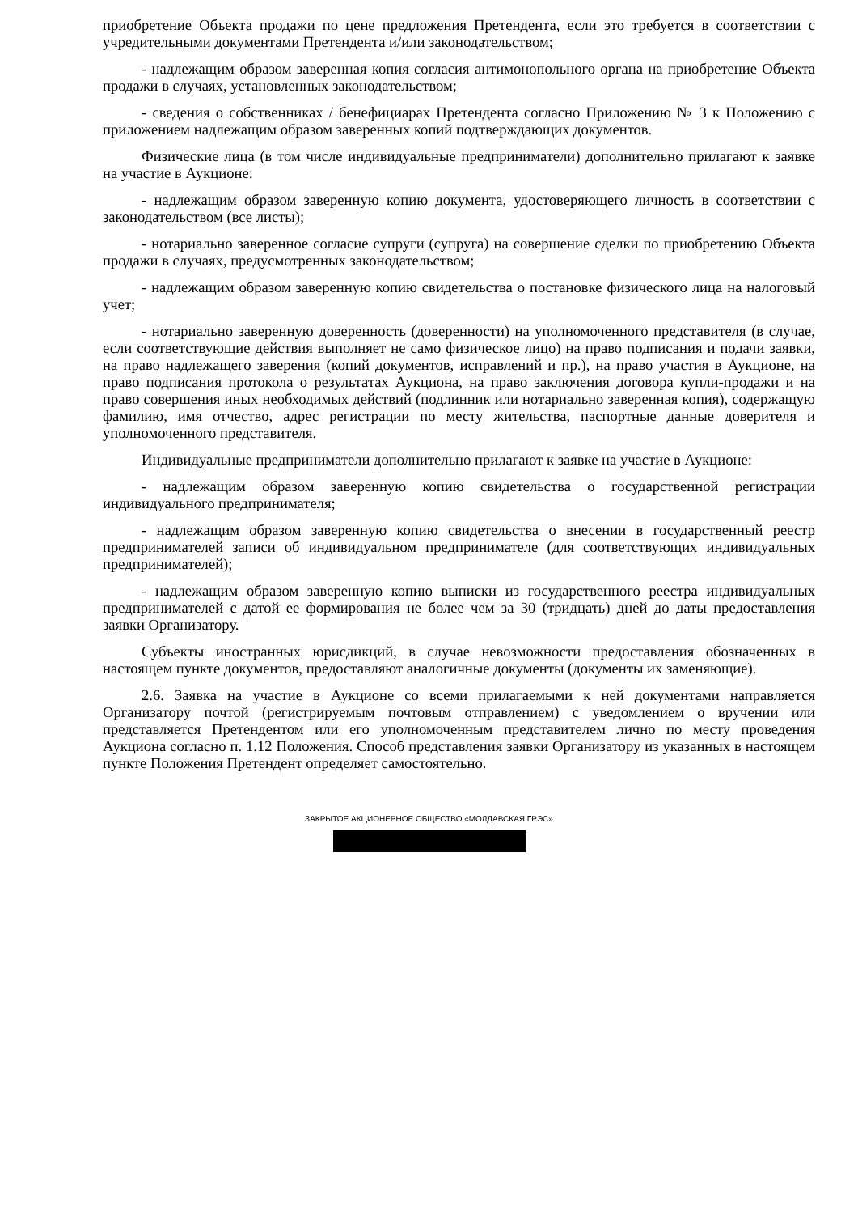приобретение Объекта продажи по цене предложения Претендента, если это требуется в соответствии с учредительными документами Претендента и/или законодательством;
- надлежащим образом заверенная копия согласия антимонопольного органа на приобретение Объекта продажи в случаях, установленных законодательством;
- сведения о собственниках / бенефициарах Претендента согласно Приложению № 3 к Положению с приложением надлежащим образом заверенных копий подтверждающих документов.
Физические лица (в том числе индивидуальные предприниматели) дополнительно прилагают к заявке на участие в Аукционе:
- надлежащим образом заверенную копию документа, удостоверяющего личность в соответствии с законодательством (все листы);
- нотариально заверенное согласие супруги (супруга) на совершение сделки по приобретению Объекта продажи в случаях, предусмотренных законодательством;
- надлежащим образом заверенную копию свидетельства о постановке физического лица на налоговый учет;
- нотариально заверенную доверенность (доверенности) на уполномоченного представителя (в случае, если соответствующие действия выполняет не само физическое лицо) на право подписания и подачи заявки, на право надлежащего заверения (копий документов, исправлений и пр.), на право участия в Аукционе, на право подписания протокола о результатах Аукциона, на право заключения договора купли-продажи и на право совершения иных необходимых действий (подлинник или нотариально заверенная копия), содержащую фамилию, имя отчество, адрес регистрации по месту жительства, паспортные данные доверителя и уполномоченного представителя.
Индивидуальные предприниматели дополнительно прилагают к заявке на участие в Аукционе:
- надлежащим образом заверенную копию свидетельства о государственной регистрации индивидуального предпринимателя;
- надлежащим образом заверенную копию свидетельства о внесении в государственный реестр предпринимателей записи об индивидуальном предпринимателе (для соответствующих индивидуальных предпринимателей);
- надлежащим образом заверенную копию выписки из государственного реестра индивидуальных предпринимателей с датой ее формирования не более чем за 30 (тридцать) дней до даты предоставления заявки Организатору.
Субъекты иностранных юрисдикций, в случае невозможности предоставления обозначенных в настоящем пункте документов, предоставляют аналогичные документы (документы их заменяющие).
2.6. Заявка на участие в Аукционе со всеми прилагаемыми к ней документами направляется Организатору почтой (регистрируемым почтовым отправлением) с уведомлением о вручении или представляется Претендентом или его уполномоченным представителем лично по месту проведения Аукциона согласно п. 1.12 Положения. Способ представления заявки Организатору из указанных в настоящем пункте Положения Претендент определяет самостоятельно.
ЗАКРЫТОЕ АКЦИОНЕРНОЕ ОБЩЕСТВО «МОЛДАВСКАЯ ГРЭС»